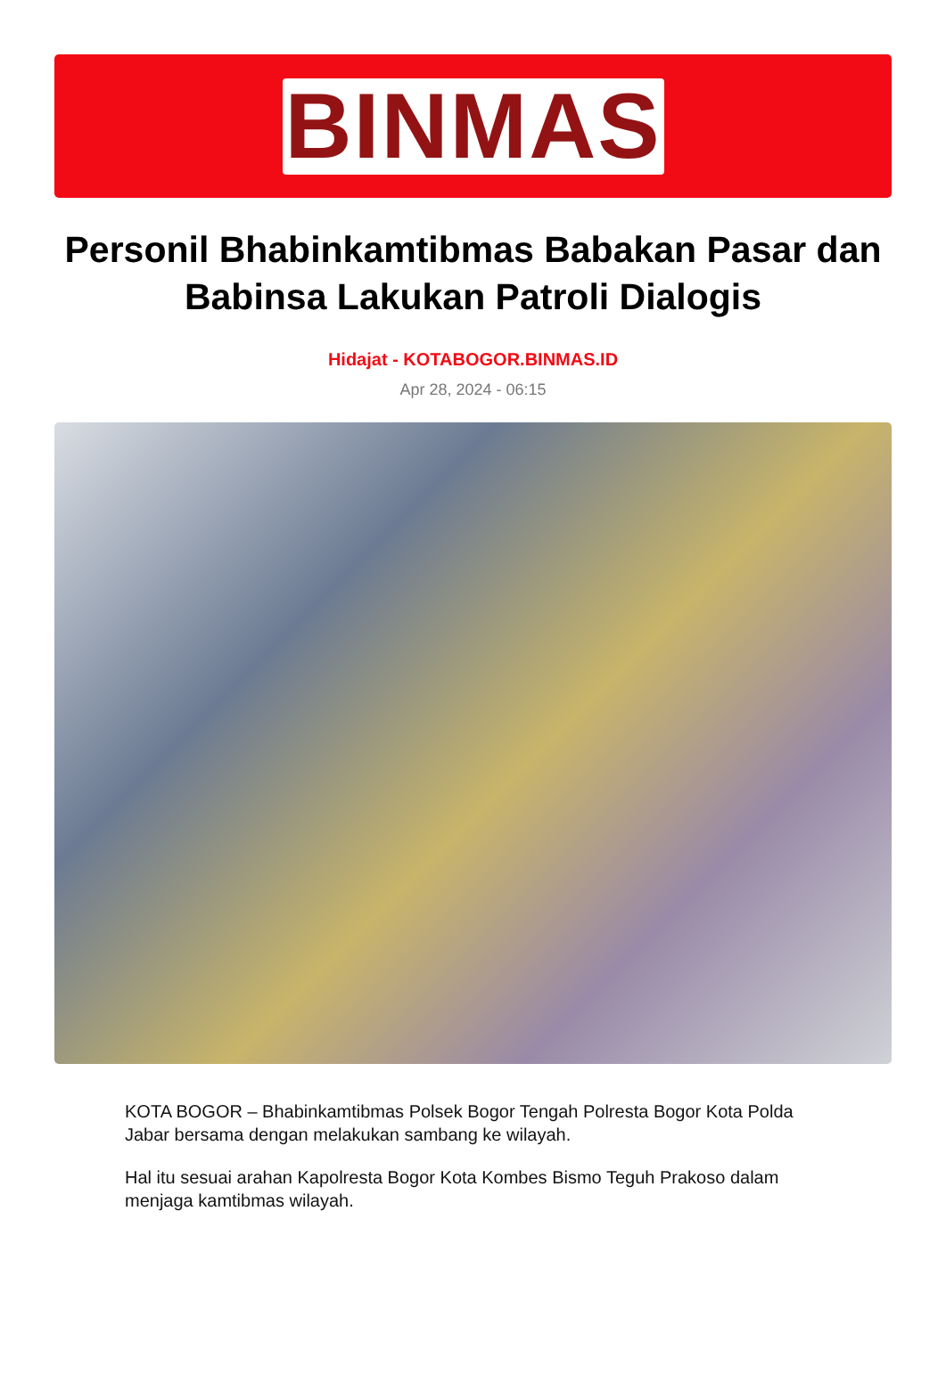BINMAS
Personil Bhabinkamtibmas Babakan Pasar dan Babinsa Lakukan Patroli Dialogis
Hidajat - KOTABOGOR.BINMAS.ID
Apr 28, 2024 - 06:15
KOTA BOGOR – Bhabinkamtibmas Polsek Bogor Tengah Polresta Bogor Kota Polda Jabar bersama dengan melakukan sambang ke wilayah.
Hal itu sesuai arahan Kapolresta Bogor Kota Kombes Bismo Teguh Prakoso dalam menjaga kamtibmas wilayah.